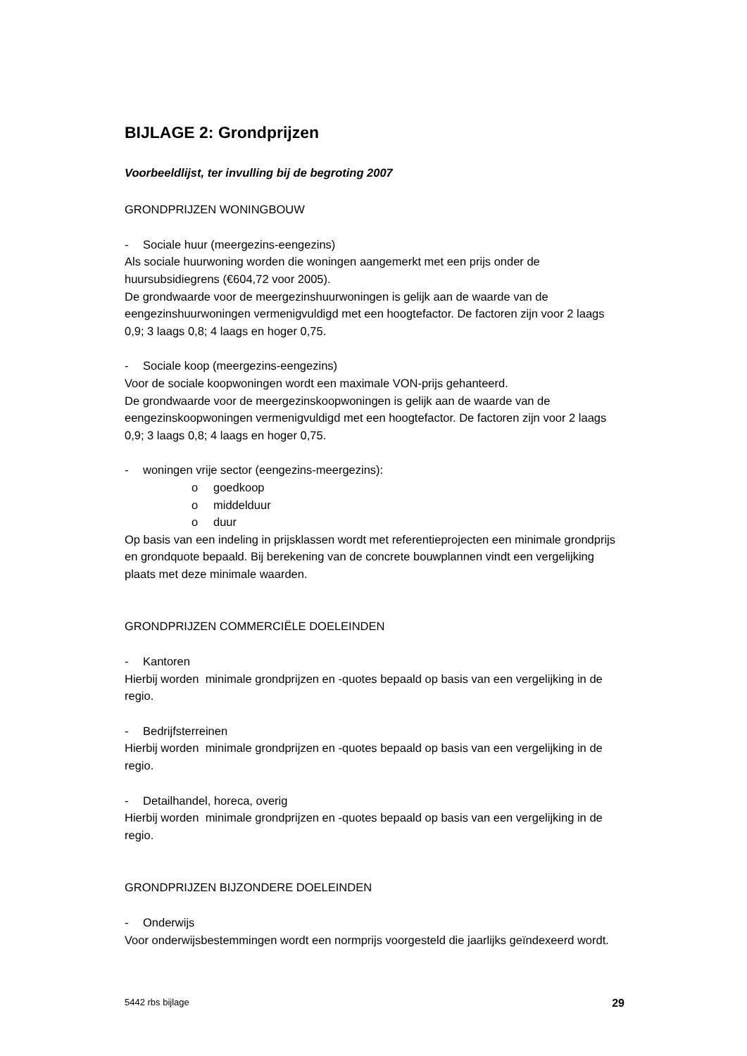BIJLAGE 2: Grondprijzen
Voorbeeldlijst, ter invulling bij de begroting 2007
GRONDPRIJZEN WONINGBOUW
- Sociale huur (meergezins-eengezins)
Als sociale huurwoning worden die woningen aangemerkt met een prijs onder de huursubsidiegrens (€604,72 voor 2005).
De grondwaarde voor de meergezinshuurwoningen is gelijk aan de waarde van de eengezinshuurwoningen vermenigvuldigd met een hoogtefactor. De factoren zijn voor 2 laags 0,9; 3 laags 0,8; 4 laags en hoger 0,75.
- Sociale koop (meergezins-eengezins)
Voor de sociale koopwoningen wordt een maximale VON-prijs gehanteerd.
De grondwaarde voor de meergezinskoopwoningen is gelijk aan de waarde van de eengezinskoopwoningen vermenigvuldigd met een hoogtefactor. De factoren zijn voor 2 laags 0,9; 3 laags 0,8; 4 laags en hoger 0,75.
- woningen vrije sector (eengezins-meergezins):
o goedkoop
o middelduur
o duur
Op basis van een indeling in prijsklassen wordt met referentieprojecten een minimale grondprijs en grondquote bepaald. Bij berekening van de concrete bouwplannen vindt een vergelijking plaats met deze minimale waarden.
GRONDPRIJZEN COMMERCIËLE DOELEINDEN
- Kantoren
Hierbij worden minimale grondprijzen en -quotes bepaald op basis van een vergelijking in de regio.
- Bedrijfsterreinen
Hierbij worden minimale grondprijzen en -quotes bepaald op basis van een vergelijking in de regio.
- Detailhandel, horeca, overig
Hierbij worden minimale grondprijzen en -quotes bepaald op basis van een vergelijking in de regio.
GRONDPRIJZEN BIJZONDERE DOELEINDEN
- Onderwijs
Voor onderwijsbestemmingen wordt een normprijs voorgesteld die jaarlijks geïndexeerd wordt.
5442 rbs bijlage 29